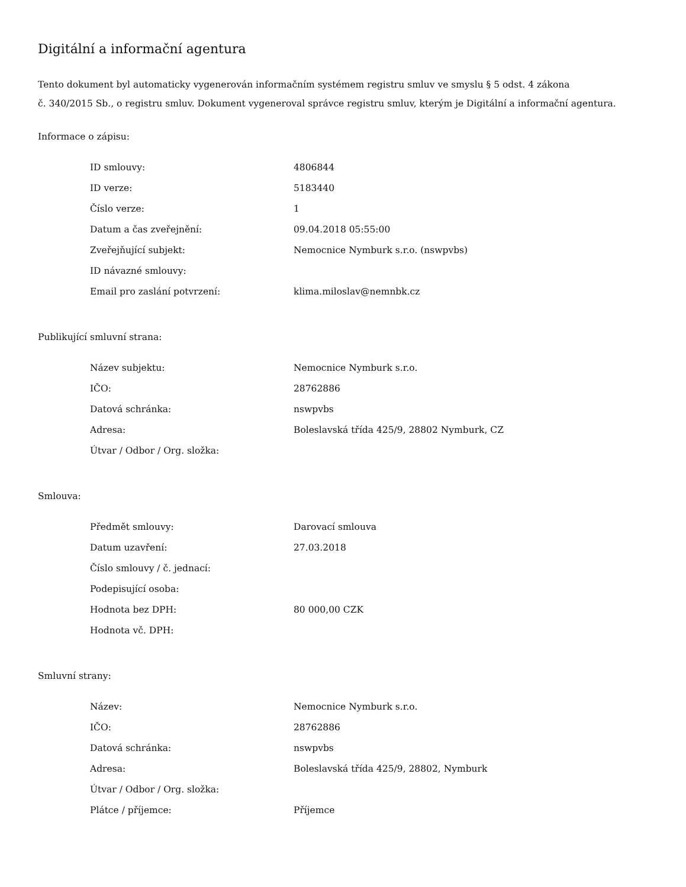Digitální a informační agentura
Tento dokument byl automaticky vygenerován informačním systémem registru smluv ve smyslu § 5 odst. 4 zákona
č. 340/2015 Sb., o registru smluv. Dokument vygeneroval správce registru smluv, kterým je Digitální a informační agentura.
Informace o zápisu:
| ID smlouvy: | 4806844 |
| ID verze: | 5183440 |
| Číslo verze: | 1 |
| Datum a čas zveřejnění: | 09.04.2018 05:55:00 |
| Zveřejňující subjekt: | Nemocnice Nymburk s.r.o. (nswpvbs) |
| ID návazné smlouvy: | |
| Email pro zaslání potvrzení: | klima.miloslav@nemnbk.cz |
Publikující smluvní strana:
| Název subjektu: | Nemocnice Nymburk s.r.o. |
| IČO: | 28762886 |
| Datová schránka: | nswpvbs |
| Adresa: | Boleslavská třída 425/9, 28802 Nymburk, CZ |
| Útvar / Odbor / Org. složka: | |
Smlouva:
| Předmět smlouvy: | Darovací smlouva |
| Datum uzavření: | 27.03.2018 |
| Číslo smlouvy / č. jednací: | |
| Podepisující osoba: | |
| Hodnota bez DPH: | 80 000,00 CZK |
| Hodnota vč. DPH: | |
Smluvní strany:
| Název: | Nemocnice Nymburk s.r.o. |
| IČO: | 28762886 |
| Datová schránka: | nswpvbs |
| Adresa: | Boleslavská třída 425/9, 28802, Nymburk |
| Útvar / Odbor / Org. složka: | |
| Plátce / příjemce: | Příjemce |